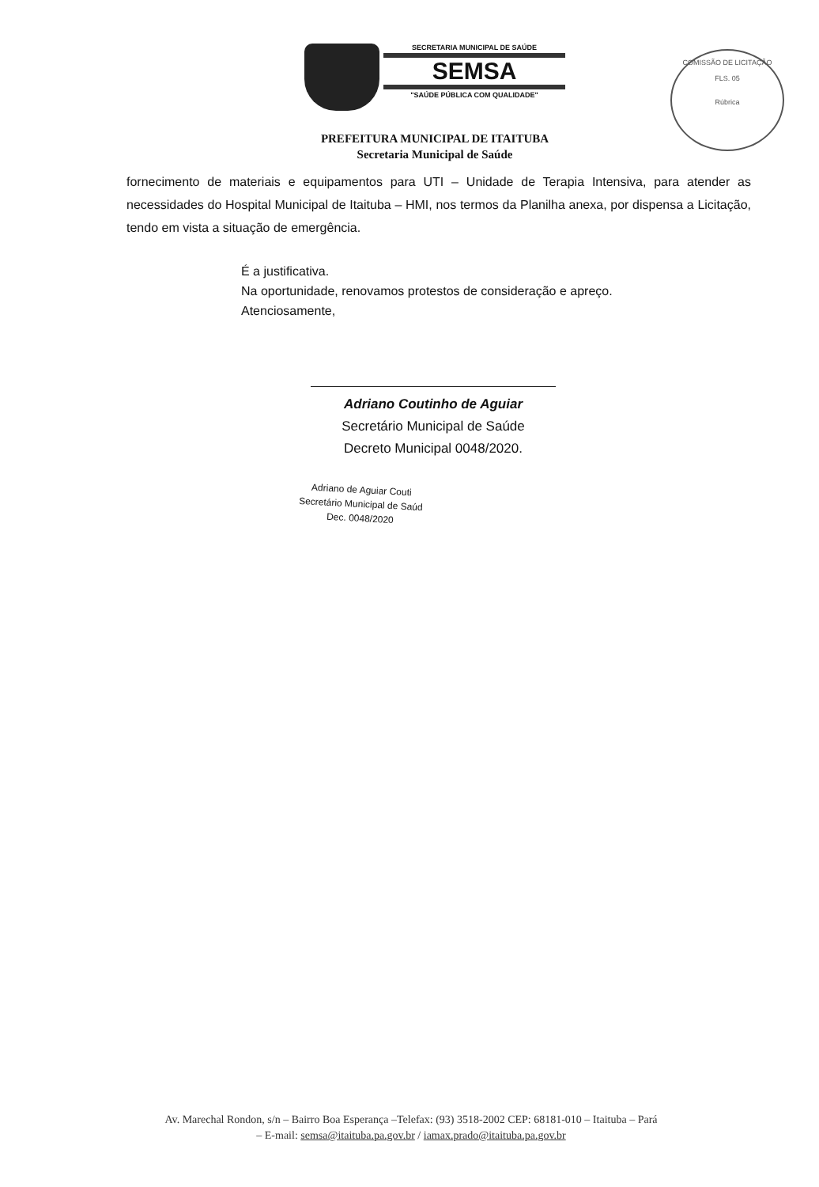SECRETARIA MUNICIPAL DE SAÚDE
SEMSA
"SAÚDE PÚBLICA COM QUALIDADE"
COMISSÃO DE LICITAÇÃO
FLS. 05
Rúbrica
PREFEITURA MUNICIPAL DE ITAITUBA
Secretaria Municipal de Saúde
fornecimento de materiais e equipamentos para UTI – Unidade de Terapia Intensiva, para atender as necessidades do Hospital Municipal de Itaituba – HMI, nos termos da Planilha anexa, por dispensa a Licitação, tendo em vista a situação de emergência.
É a justificativa.
Na oportunidade, renovamos protestos de consideração e apreço.
Atenciosamente,
Adriano Coutinho de Aguiar
Secretário Municipal de Saúde
Decreto Municipal 0048/2020.
Adriano de Aguiar Couti
Secretário Municipal de Saúd
Dec. 0048/2020
Av. Marechal Rondon, s/n – Bairro Boa Esperança –Telefax: (93) 3518-2002 CEP: 68181-010 – Itaituba – Pará
– E-mail: semsa@itaituba.pa.gov.br / iamax.prado@itaituba.pa.gov.br